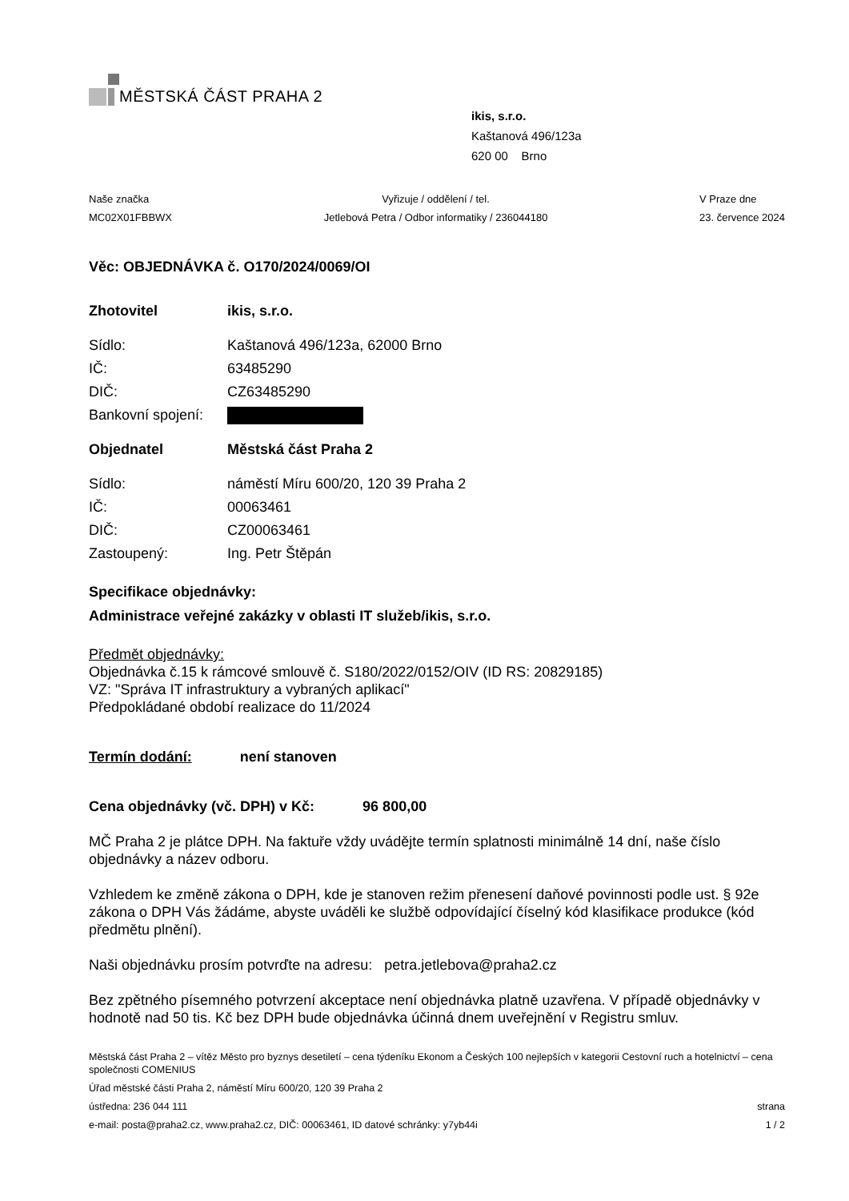MĚSTSKÁ ČÁST PRAHA 2
ikis, s.r.o.
Kaštanová 496/123a
620 00 Brno
Naše značka
MC02X01FBBWX
Vyřizuje / oddělení / tel.
Jetlebová Petra / Odbor informatiky / 236044180
V Praze dne
23. července 2024
Věc: OBJEDNÁVKA č. O170/2024/0069/OI
Zhotovitel ikis, s.r.o.
Sídlo: Kaštanová 496/123a, 62000 Brno
IČ: 63485290
DIČ: CZ63485290
Bankovní spojení:
Objednatel Městská část Praha 2
Sídlo: náměstí Míru 600/20, 120 39 Praha 2
IČ: 00063461
DIČ: CZ00063461
Zastoupený: Ing. Petr Štěpán
Specifikace objednávky:
Administrace veřejné zakázky v oblasti IT služeb/ikis, s.r.o.
Předmět objednávky:
Objednávka č.15 k rámcové smlouvě č. S180/2022/0152/OIV (ID RS: 20829185)
VZ: "Správa IT infrastruktury a vybraných aplikací"
Předpokládané období realizace do 11/2024
Termín dodání: není stanoven
Cena objednávky (vč. DPH) v Kč: 96 800,00
MČ Praha 2 je plátce DPH. Na faktuře vždy uvádějte termín splatnosti minimálně 14 dní, naše číslo objednávky a název odboru.
Vzhledem ke změně zákona o DPH, kde je stanoven režim přenesení daňové povinnosti podle ust. § 92e zákona o DPH Vás žádáme, abyste uváděli ke službě odpovídající číselný kód klasifikace produkce (kód předmětu plnění).
Naši objednávku prosím potvrďte na adresu: petra.jetlebova@praha2.cz
Bez zpětného písemného potvrzení akceptace není objednávka platně uzavřena. V případě objednávky v hodnotě nad 50 tis. Kč bez DPH bude objednávka účinná dnem uveřejnění v Registru smluv.
Městská část Praha 2 – vítěz Město pro byznys desetiletí – cena týdeníku Ekonom a Českých 100 nejlepších v kategorii Cestovní ruch a hotelnictví – cena společnosti COMENIUS
Úřad městské části Praha 2, náměstí Míru 600/20, 120 39 Praha 2
ústředna: 236 044 111 strana
e-mail: posta@praha2.cz, www.praha2.cz, DIČ: 00063461, ID datové schránky: y7yb44i 1 / 2